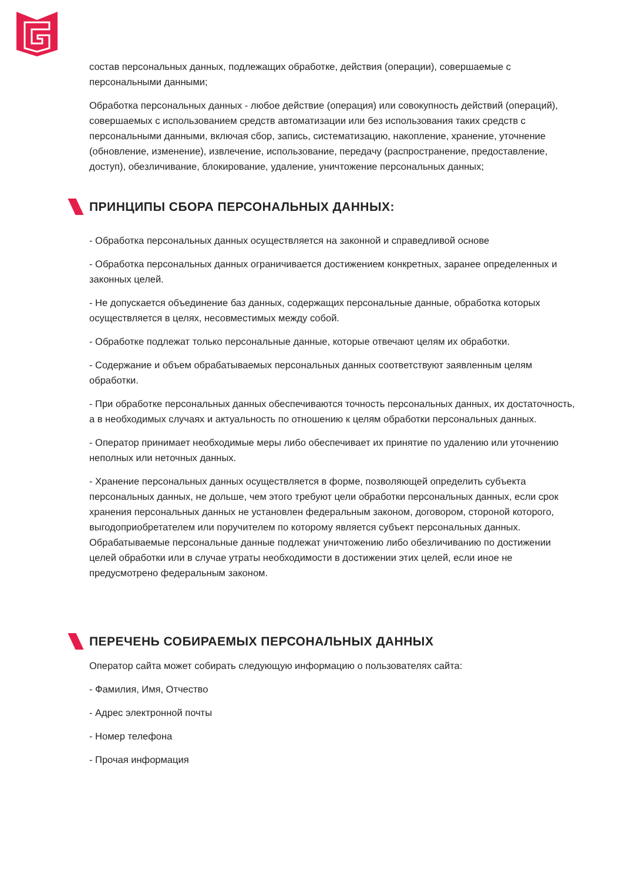состав персональных данных, подлежащих обработке, действия (операции), совершаемые с персональными данными;
Обработка персональных данных - любое действие (операция) или совокупность действий (операций), совершаемых с использованием средств автоматизации или без использования таких средств с персональными данными, включая сбор, запись, систематизацию, накопление, хранение, уточнение (обновление, изменение), извлечение, использование, передачу (распространение, предоставление, доступ), обезличивание, блокирование, удаление, уничтожение персональных данных;
ПРИНЦИПЫ СБОРА ПЕРСОНАЛЬНЫХ ДАННЫХ:
- Обработка персональных данных осуществляется на законной и справедливой основе
- Обработка персональных данных ограничивается достижением конкретных, заранее определенных и законных целей.
- Не допускается объединение баз данных, содержащих персональные данные, обработка которых осуществляется в целях, несовместимых между собой.
- Обработке подлежат только персональные данные, которые отвечают целям их обработки.
- Содержание и объем обрабатываемых персональных данных соответствуют заявленным целям обработки.
- При обработке персональных данных обеспечиваются точность персональных данных, их достаточность, а в необходимых случаях и актуальность по отношению к целям обработки персональных данных.
- Оператор принимает необходимые меры либо обеспечивает их принятие по удалению или уточнению неполных или неточных данных.
- Хранение персональных данных осуществляется в форме, позволяющей определить субъекта персональных данных, не дольше, чем этого требуют цели обработки персональных данных, если срок хранения персональных данных не установлен федеральным законом, договором, стороной которого, выгодоприобретателем или поручителем по которому является субъект персональных данных. Обрабатываемые персональные данные подлежат уничтожению либо обезличиванию по достижении целей обработки или в случае утраты необходимости в достижении этих целей, если иное не предусмотрено федеральным законом.
ПЕРЕЧЕНЬ СОБИРАЕМЫХ ПЕРСОНАЛЬНЫХ ДАННЫХ
Оператор сайта может собирать следующую информацию о пользователях сайта:
- Фамилия, Имя, Отчество
- Адрес электронной почты
- Номер телефона
- Прочая информация